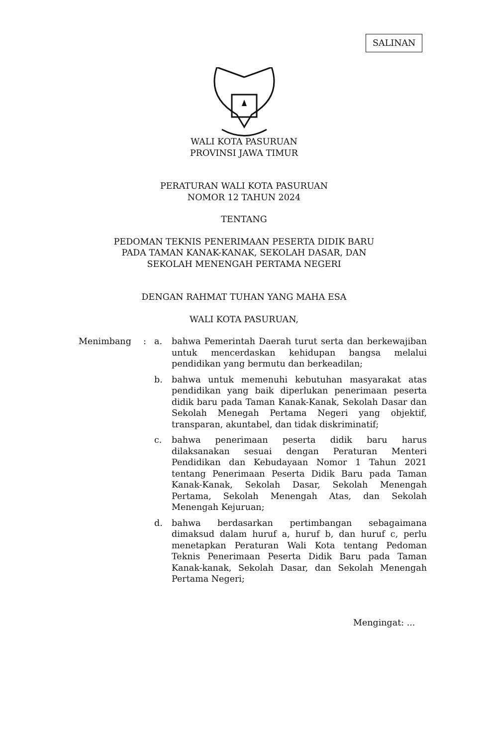SALINAN
WALI KOTA PASURUAN
PROVINSI JAWA TIMUR
PERATURAN WALI KOTA PASURUAN
NOMOR 12 TAHUN 2024
TENTANG
PEDOMAN TEKNIS PENERIMAAN PESERTA DIDIK BARU
PADA TAMAN KANAK-KANAK, SEKOLAH DASAR, DAN
SEKOLAH MENENGAH PERTAMA NEGERI
DENGAN RAHMAT TUHAN YANG MAHA ESA
WALI KOTA PASURUAN,
Menimbang : a. bahwa Pemerintah Daerah turut serta dan berkewajiban untuk mencerdaskan kehidupan bangsa melalui pendidikan yang bermutu dan berkeadilan;
b. bahwa untuk memenuhi kebutuhan masyarakat atas pendidikan yang baik diperlukan penerimaan peserta didik baru pada Taman Kanak-Kanak, Sekolah Dasar dan Sekolah Menegah Pertama Negeri yang objektif, transparan, akuntabel, dan tidak diskriminatif;
c. bahwa penerimaan peserta didik baru harus dilaksanakan sesuai dengan Peraturan Menteri Pendidikan dan Kebudayaan Nomor 1 Tahun 2021 tentang Penerimaan Peserta Didik Baru pada Taman Kanak-Kanak, Sekolah Dasar, Sekolah Menengah Pertama, Sekolah Menengah Atas, dan Sekolah Menengah Kejuruan;
d. bahwa berdasarkan pertimbangan sebagaimana dimaksud dalam huruf a, huruf b, dan huruf c, perlu menetapkan Peraturan Wali Kota tentang Pedoman Teknis Penerimaan Peserta Didik Baru pada Taman Kanak-kanak, Sekolah Dasar, dan Sekolah Menengah Pertama Negeri;
Mengingat: ...